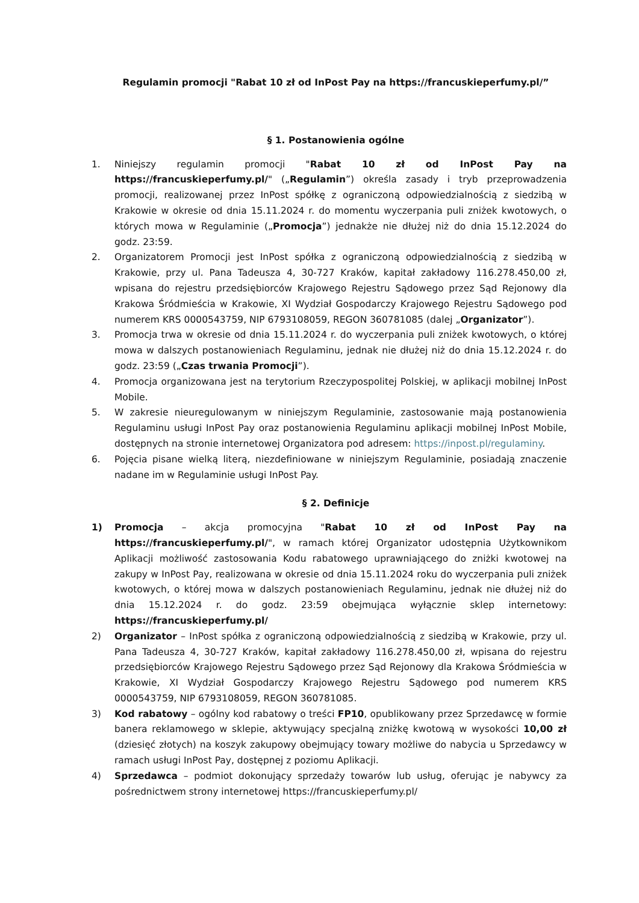Regulamin promocji "Rabat 10 zł od InPost Pay na https://francuskieperfumy.pl/”
§ 1. Postanowienia ogólne
1. Niniejszy regulamin promocji "Rabat 10 zł od InPost Pay na https://francuskieperfumy.pl/" („Regulamin”) określa zasady i tryb przeprowadzenia promocji, realizowanej przez InPost spółkę z ograniczoną odpowiedzialnością z siedzibą w Krakowie w okresie od dnia 15.11.2024 r. do momentu wyczerpania puli zniżek kwotowych, o których mowa w Regulaminie („Promocja”) jednakże nie dłużej niż do dnia 15.12.2024 do godz. 23:59.
2. Organizatorem Promocji jest InPost spółka z ograniczoną odpowiedzialnością z siedzibą w Krakowie, przy ul. Pana Tadeusza 4, 30-727 Kraków, kapitał zakładowy 116.278.450,00 zł, wpisana do rejestru przedsiębiorców Krajowego Rejestru Sądowego przez Sąd Rejonowy dla Krakowa Śródmieścia w Krakowie, XI Wydział Gospodarczy Krajowego Rejestru Sądowego pod numerem KRS 0000543759, NIP 6793108059, REGON 360781085 (dalej „Organizator”).
3. Promocja trwa w okresie od dnia 15.11.2024 r. do wyczerpania puli zniżek kwotowych, o której mowa w dalszych postanowieniach Regulaminu, jednak nie dłużej niż do dnia 15.12.2024 r. do godz. 23:59 („Czas trwania Promocji”).
4. Promocja organizowana jest na terytorium Rzeczypospolitej Polskiej, w aplikacji mobilnej InPost Mobile.
5. W zakresie nieuregulowanym w niniejszym Regulaminie, zastosowanie mają postanowienia Regulaminu usługi InPost Pay oraz postanowienia Regulaminu aplikacji mobilnej InPost Mobile, dostępnych na stronie internetowej Organizatora pod adresem: https://inpost.pl/regulaminy.
6. Pojęcia pisane wielką literą, niezdefiniowane w niniejszym Regulaminie, posiadają znaczenie nadane im w Regulaminie usługi InPost Pay.
§ 2. Definicje
1) Promocja – akcja promocyjna "Rabat 10 zł od InPost Pay na https://francuskieperfumy.pl/", w ramach której Organizator udostępnia Użytkownikom Aplikacji możliwość zastosowania Kodu rabatowego uprawniającego do zniżki kwotowej na zakupy w InPost Pay, realizowana w okresie od dnia 15.11.2024 roku do wyczerpania puli zniżek kwotowych, o której mowa w dalszych postanowieniach Regulaminu, jednak nie dłużej niż do dnia 15.12.2024 r. do godz. 23:59 obejmująca wyłącznie sklep internetowy: https://francuskieperfumy.pl/
2) Organizator – InPost spółka z ograniczoną odpowiedzialnością z siedzibą w Krakowie, przy ul. Pana Tadeusza 4, 30-727 Kraków, kapitał zakładowy 116.278.450,00 zł, wpisana do rejestru przedsiębiorców Krajowego Rejestru Sądowego przez Sąd Rejonowy dla Krakowa Śródmieścia w Krakowie, XI Wydział Gospodarczy Krajowego Rejestru Sądowego pod numerem KRS 0000543759, NIP 6793108059, REGON 360781085.
3) Kod rabatowy – ogólny kod rabatowy o treści FP10, opublikowany przez Sprzedawcę w formie banera reklamowego w sklepie, aktywujący specjalną zniżkę kwotową w wysokości 10,00 zł (dziesięć złotych) na koszyk zakupowy obejmujący towary możliwe do nabycia u Sprzedawcy w ramach usługi InPost Pay, dostępnej z poziomu Aplikacji.
4) Sprzedawca – podmiot dokonujący sprzedaży towarów lub usług, oferując je nabywcy za pośrednictwem strony internetowej https://francuskieperfumy.pl/